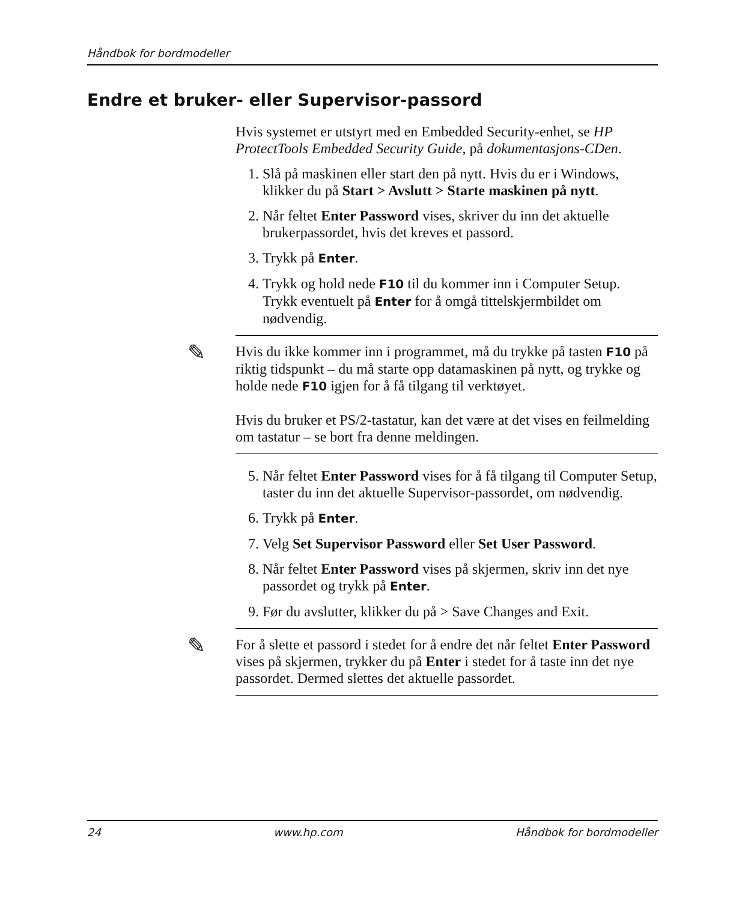Håndbok for bordmodeller
Endre et bruker- eller Supervisor-passord
Hvis systemet er utstyrt med en Embedded Security-enhet, se HP ProtectTools Embedded Security Guide, på dokumentasjons-CDen.
1. Slå på maskinen eller start den på nytt. Hvis du er i Windows, klikker du på Start > Avslutt > Starte maskinen på nytt.
2. Når feltet Enter Password vises, skriver du inn det aktuelle brukerpassordet, hvis det kreves et passord.
3. Trykk på Enter.
4. Trykk og hold nede F10 til du kommer inn i Computer Setup. Trykk eventuelt på Enter for å omgå tittelskjermbildet om nødvendig.
✎
Hvis du ikke kommer inn i programmet, må du trykke på tasten F10 på riktig tidspunkt – du må starte opp datamaskinen på nytt, og trykke og holde nede F10 igjen for å få tilgang til verktøyet.
Hvis du bruker et PS/2-tastatur, kan det være at det vises en feilmelding om tastatur – se bort fra denne meldingen.
5. Når feltet Enter Password vises for å få tilgang til Computer Setup, taster du inn det aktuelle Supervisor-passordet, om nødvendig.
6. Trykk på Enter.
7. Velg Set Supervisor Password eller Set User Password.
8. Når feltet Enter Password vises på skjermen, skriv inn det nye passordet og trykk på Enter.
9. Før du avslutter, klikker du på > Save Changes and Exit.
✎
For å slette et passord i stedet for å endre det når feltet Enter Password vises på skjermen, trykker du på Enter i stedet for å taste inn det nye passordet. Dermed slettes det aktuelle passordet.
24 www.hp.com Håndbok for bordmodeller